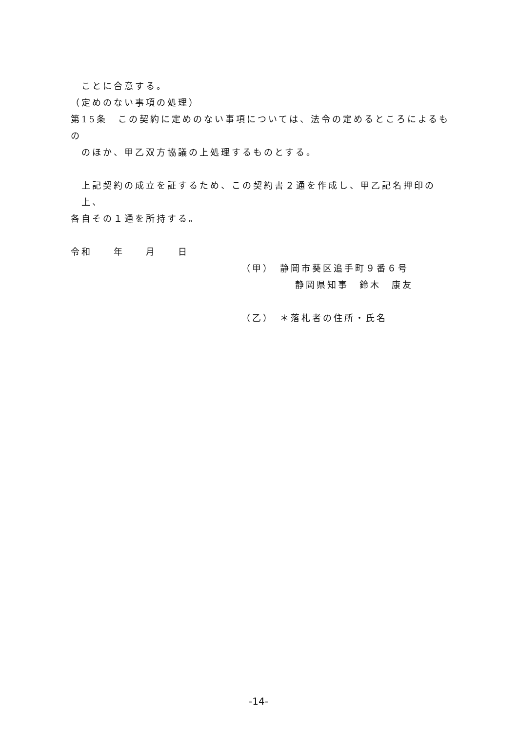ことに合意する。
（定めのない事項の処理）
第15条　この契約に定めのない事項については、法令の定めるところによるもの
のほか、甲乙双方協議の上処理するものとする。
上記契約の成立を証するため、この契約書２通を作成し、甲乙記名押印の上、
各自その１通を所持する。
令和　　年　　月　　日
（甲）　静岡市葵区追手町９番６号
　　　　　静岡県知事　鈴木　康友
（乙）　＊落札者の住所・氏名
-14-